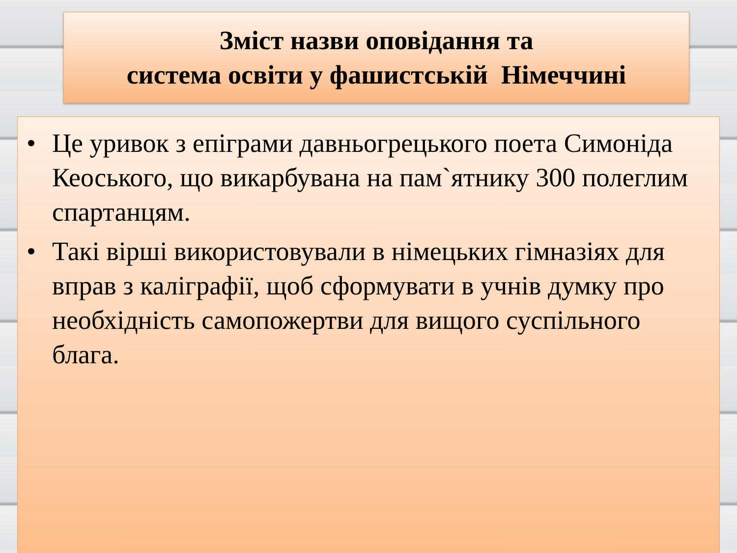Зміст назви оповідання та
система освіти у фашистській Німеччині
• Це уривок з епіграми давньогрецького поета Симоніда Кеоського, що викарбувана на пам`ятнику 300 полеглим спартанцям.
• Такі вірші використовували в німецьких гімназіях для вправ з каліграфії, щоб сформувати в учнів думку про необхідність самопожертви для вищого суспільного блага.